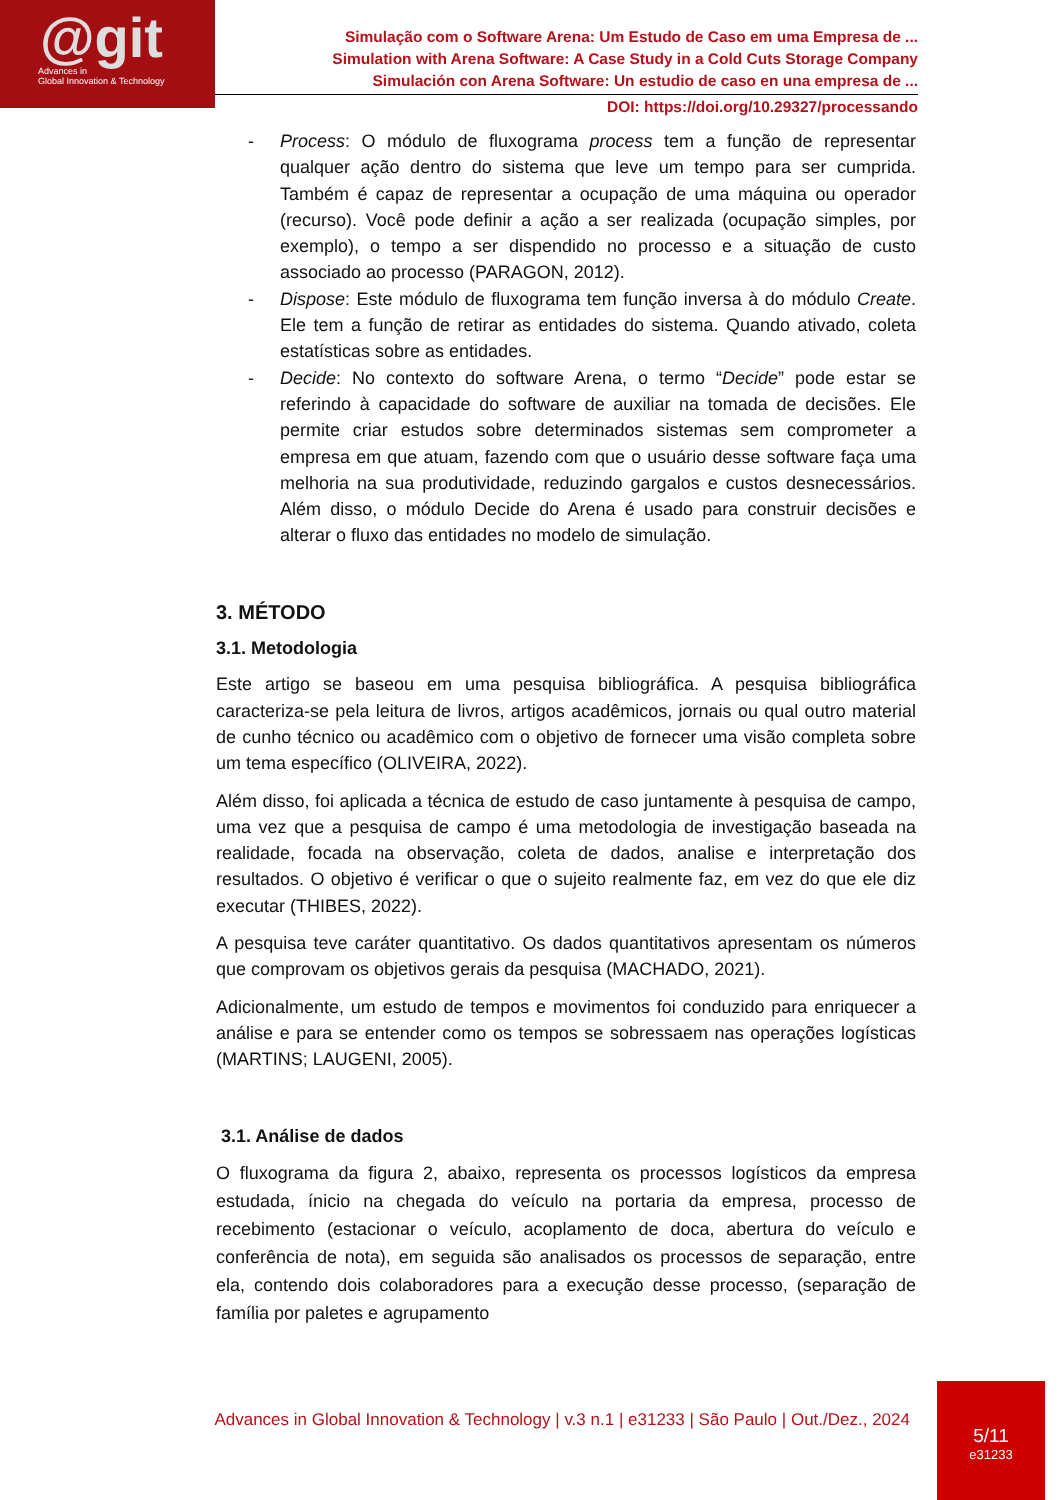@git
Advances in
Global Innovation & Technology
Simulação com o Software Arena: Um Estudo de Caso em uma Empresa de ...
Simulation with Arena Software: A Case Study in a Cold Cuts Storage Company
Simulación con Arena Software: Un estudio de caso en una empresa de ...
DOI: https://doi.org/10.29327/processando
- Process: O módulo de fluxograma process tem a função de representar qualquer ação dentro do sistema que leve um tempo para ser cumprida. Também é capaz de representar a ocupação de uma máquina ou operador (recurso). Você pode definir a ação a ser realizada (ocupação simples, por exemplo), o tempo a ser dispendido no processo e a situação de custo associado ao processo (PARAGON, 2012).
- Dispose: Este módulo de fluxograma tem função inversa à do módulo Create. Ele tem a função de retirar as entidades do sistema. Quando ativado, coleta estatísticas sobre as entidades.
- Decide: No contexto do software Arena, o termo “Decide” pode estar se referindo à capacidade do software de auxiliar na tomada de decisões. Ele permite criar estudos sobre determinados sistemas sem comprometer a empresa em que atuam, fazendo com que o usuário desse software faça uma melhoria na sua produtividade, reduzindo gargalos e custos desnecessários. Além disso, o módulo Decide do Arena é usado para construir decisões e alterar o fluxo das entidades no modelo de simulação.
3. MÉTODO
3.1. Metodologia
Este artigo se baseou em uma pesquisa bibliográfica. A pesquisa bibliográfica caracteriza-se pela leitura de livros, artigos acadêmicos, jornais ou qual outro material de cunho técnico ou acadêmico com o objetivo de fornecer uma visão completa sobre um tema específico (OLIVEIRA, 2022).
Além disso, foi aplicada a técnica de estudo de caso juntamente à pesquisa de campo, uma vez que a pesquisa de campo é uma metodologia de investigação baseada na realidade, focada na observação, coleta de dados, analise e interpretação dos resultados. O objetivo é verificar o que o sujeito realmente faz, em vez do que ele diz executar (THIBES, 2022).
A pesquisa teve caráter quantitativo. Os dados quantitativos apresentam os números que comprovam os objetivos gerais da pesquisa (MACHADO, 2021).
Adicionalmente, um estudo de tempos e movimentos foi conduzido para enriquecer a análise e para se entender como os tempos se sobressaem nas operações logísticas (MARTINS; LAUGENI, 2005).
3.1. Análise de dados
O fluxograma da figura 2, abaixo, representa os processos logísticos da empresa estudada, ínicio na chegada do veículo na portaria da empresa, processo de recebimento (estacionar o veículo, acoplamento de doca, abertura do veículo e conferência de nota), em seguida são analisados os processos de separação, entre ela, contendo dois colaboradores para a execução desse processo, (separação de família por paletes e agrupamento
Advances in Global Innovation & Technology | v.3 n.1 | e31233 | São Paulo | Out./Dez., 2024
5/11
e31233